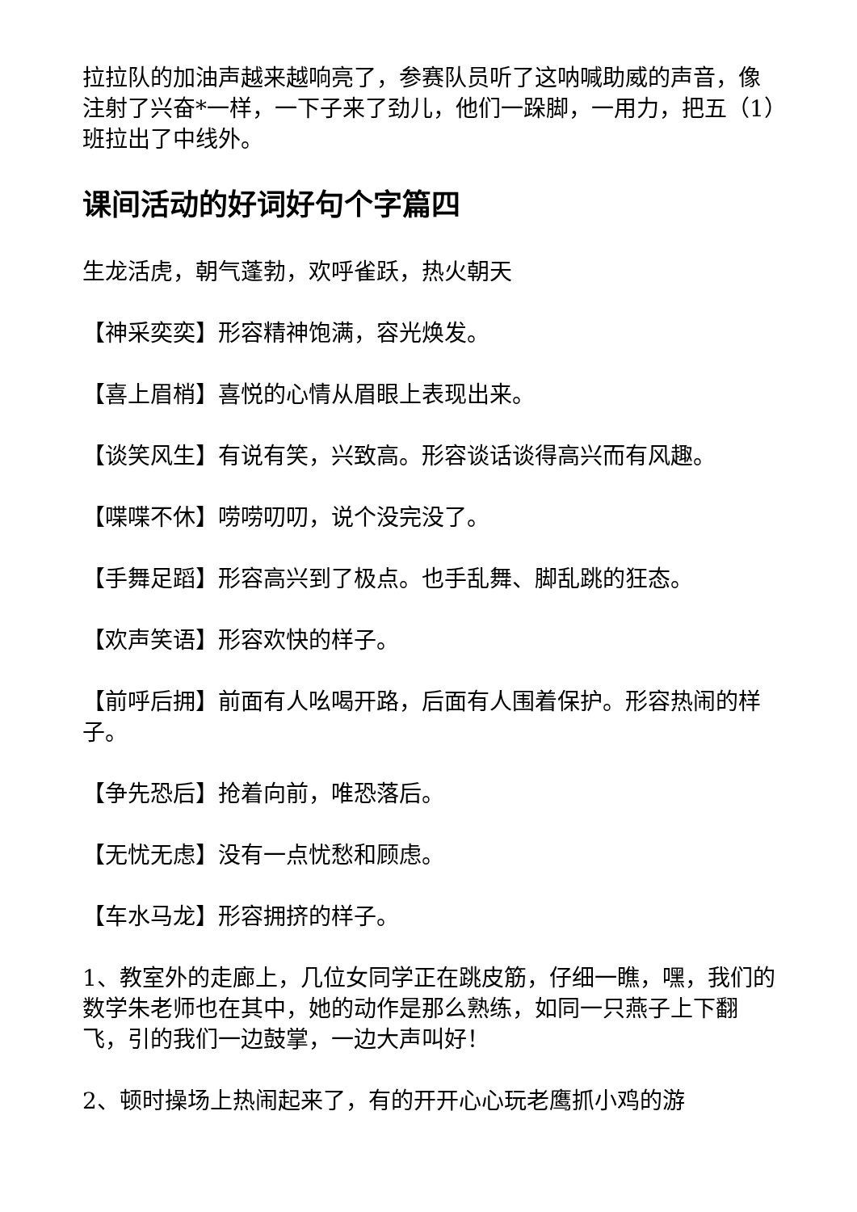拉拉队的加油声越来越响亮了，参赛队员听了这呐喊助威的声音，像注射了兴奋*一样，一下子来了劲儿，他们一跺脚，一用力，把五（1）班拉出了中线外。
课间活动的好词好句个字篇四
生龙活虎，朝气蓬勃，欢呼雀跃，热火朝天
【神采奕奕】形容精神饱满，容光焕发。
【喜上眉梢】喜悦的心情从眉眼上表现出来。
【谈笑风生】有说有笑，兴致高。形容谈话谈得高兴而有风趣。
【喋喋不休】唠唠叨叨，说个没完没了。
【手舞足蹈】形容高兴到了极点。也手乱舞、脚乱跳的狂态。
【欢声笑语】形容欢快的样子。
【前呼后拥】前面有人吆喝开路，后面有人围着保护。形容热闹的样子。
【争先恐后】抢着向前，唯恐落后。
【无忧无虑】没有一点忧愁和顾虑。
【车水马龙】形容拥挤的样子。
1、教室外的走廊上，几位女同学正在跳皮筋，仔细一瞧，嘿，我们的数学朱老师也在其中，她的动作是那么熟练，如同一只燕子上下翻飞，引的我们一边鼓掌，一边大声叫好！
2、顿时操场上热闹起来了，有的开开心心玩老鹰抓小鸡的游